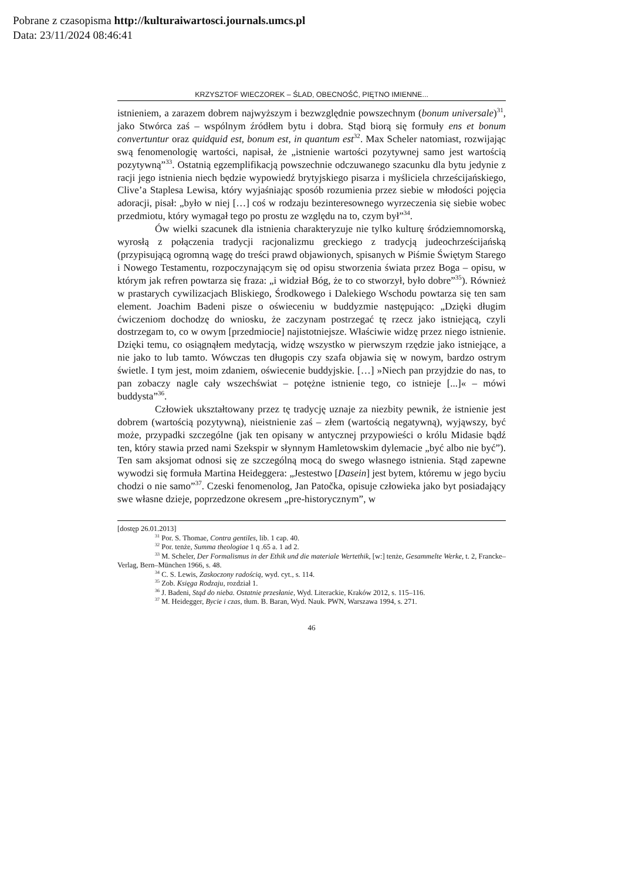Pobrane z czasopisma http://kulturaiwartosci.journals.umcs.pl
Data: 23/11/2024 08:46:41
KRZYSZTOF WIECZOREK – ŚLAD, OBECNOŚĆ, PIĘTNO IMIENNE...
istnieniem, a zarazem dobrem najwyższym i bezwzględnie powszechnym (bonum universale)<sup>31</sup>, jako Stwórca zaś – wspólnym źródłem bytu i dobra. Stąd biorą się formuły ens et bonum convertuntur oraz quidquid est, bonum est, in quantum est<sup>32</sup>. Max Scheler natomiast, rozwijając swą fenomenologię wartości, napisał, że „ist­nienie wartości pozytywnej samo jest wartością pozytywną”<sup>33</sup>. Ostatnią egzempli­fikacją powszechnie odczuwanego szacunku dla bytu jedynie z racji jego istnienia niech będzie wypowiedź brytyjskiego pisarza i myśliciela chrześcijańskiego, Clive’a Staplesa Lewisa, który wyjaśniając sposób rozumienia przez siebie w mło­dości pojęcia adoracji, pisał: „było w niej […] coś w rodzaju bezinteresownego wyrzeczenia się siebie wobec przedmiotu, który wymagał tego po prostu ze wzglę­du na to, czym był”<sup>34</sup>.
Ów wielki szacunek dla istnienia charakteryzuje nie tylko kulturę śród­ziemnomorską, wyrosłą z połączenia tradycji racjonalizmu greckiego z tradycją judeochrześcijańską (przypisującą ogromną wagę do treści prawd objawionych, spisanych w Piśmie Świętym Starego i Nowego Testamentu, rozpoczynającym się od opisu stworzenia świata przez Boga – opisu, w którym jak refren powtarza się fraza: „i widział Bóg, że to co stworzył, było dobre”<sup>35</sup>). Również w prastarych cy­wilizacjach Bliskiego, Środkowego i Dalekiego Wschodu powtarza się ten sam element. Joachim Badeni pisze o oświeceniu w buddyzmie następująco: „Dzięki długim ćwiczeniom dochodzę do wniosku, że zaczynam postrzegać tę rzecz jako istniejącą, czyli dostrzegam to, co w owym [przedmiocie] najistotniejsze. Właści­wie widzę przez niego istnienie. Dzięki temu, co osiągnąłem medytacją, widzę wszystko w pierwszym rzędzie jako istniejące, a nie jako to lub tamto. Wówczas ten długopis czy szafa objawia się w nowym, bardzo ostrym świetle. I tym jest, moim zdaniem, oświecenie buddyjskie. […] »Niech pan przyjdzie do nas, to pan zobaczy nagle cały wszechświat – potężne istnienie tego, co istnieje [...]« – mówi buddysta”<sup>36</sup>.
Człowiek ukształtowany przez tę tradycję uznaje za niezbity pewnik, że istnienie jest dobrem (wartością pozytywną), nieistnienie zaś – złem (wartością negatywną), wyjąwszy, być może, przypadki szczególne (jak ten opisany w an­tycznej przypowieści o królu Midasie bądź ten, który stawia przed nami Szekspir w słynnym Hamletowskim dylemacie „być albo nie być”). Ten sam aksjomat odnosi się ze szczególną mocą do swego własnego istnienia. Stąd zapewne wywodzi się formuła Martina Heideggera: „Jestestwo [Dasein] jest bytem, któremu w jego by­ciu chodzi o nie samo”<sup>37</sup>. Czeski fenomenolog, Jan Patočka, opisuje człowieka jako byt posiadający swe własne dzieje, poprzedzone okresem „pre-historycznym”, w
[dostęp 26.01.2013]
<sup>31</sup> Por. S. Thomae, Contra gentiles, lib. 1 cap. 40.
<sup>32</sup> Por. tenże, Summa theologiae 1 q .65 a. 1 ad 2.
<sup>33</sup> M. Scheler, Der Formalismus in der Ethik und die materiale Wertethik, [w:] tenże, Gesammelte Werke, t. 2, Francke–Verlag, Bern–München 1966, s. 48.
<sup>34</sup> C. S. Lewis, Zaskoczony radością, wyd. cyt., s. 114.
<sup>35</sup> Zob. Księga Rodzaju, rozdział 1.
<sup>36</sup> J. Badeni, Stąd do nieba. Ostatnie przesłanie, Wyd. Literackie, Kraków 2012, s. 115–116.
<sup>37</sup> M. Heidegger, Bycie i czas, tłum. B. Baran, Wyd. Nauk. PWN, Warszawa 1994, s. 271.
46